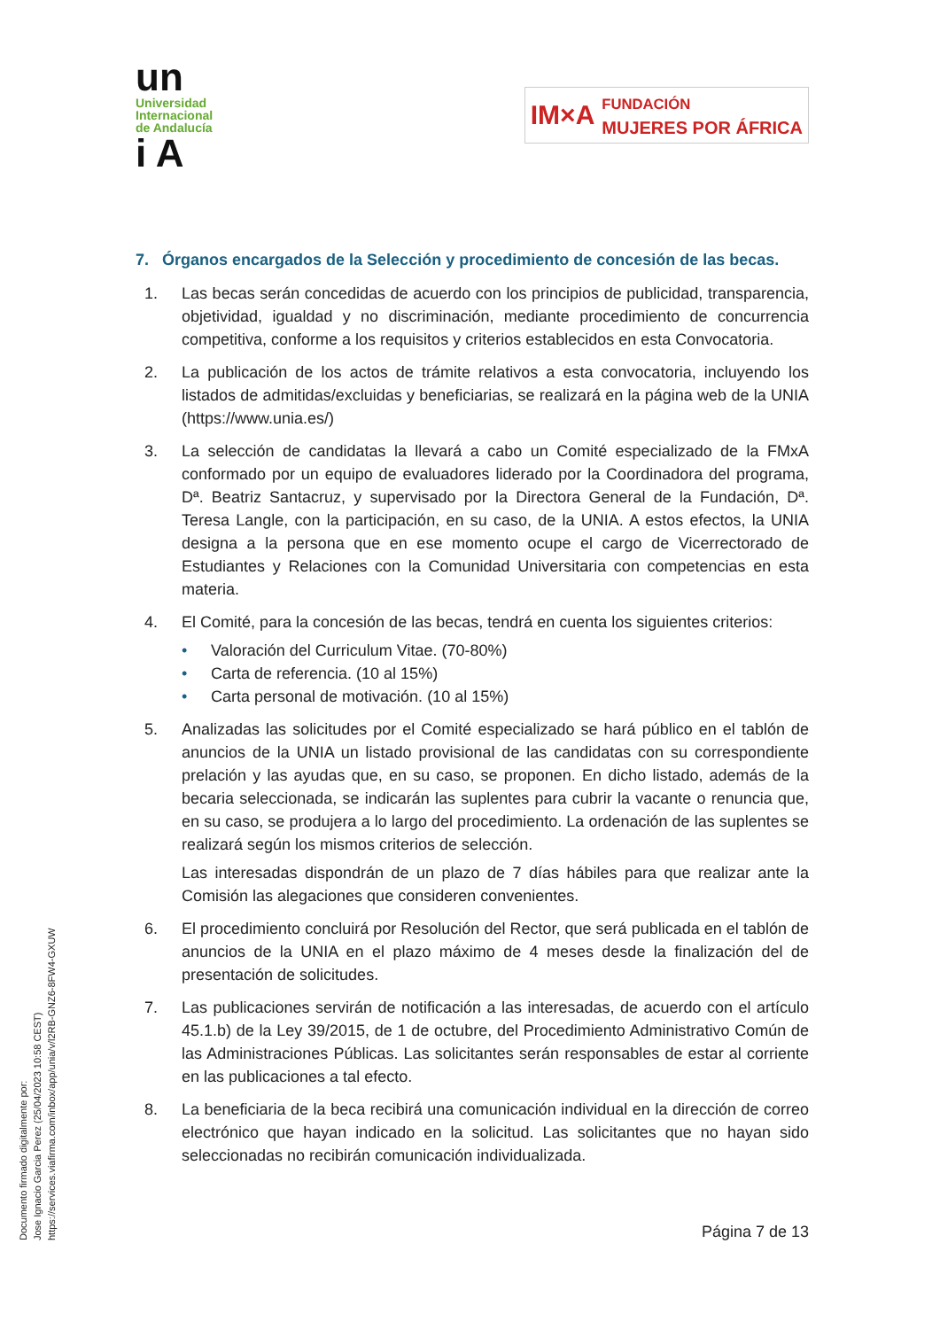un
Universidad
Internacional
de Andalucía
i A
IM×A FUNDACIÓN
MUJERES POR ÁFRICA
7. Órganos encargados de la Selección y procedimiento de concesión de las becas.
1. Las becas serán concedidas de acuerdo con los principios de publicidad, transparencia, objetividad, igualdad y no discriminación, mediante procedimiento de concurrencia competitiva, conforme a los requisitos y criterios establecidos en esta Convocatoria.
2. La publicación de los actos de trámite relativos a esta convocatoria, incluyendo los listados de admitidas/excluidas y beneficiarias, se realizará en la página web de la UNIA (https://www.unia.es/)
3. La selección de candidatas la llevará a cabo un Comité especializado de la FMxA conformado por un equipo de evaluadores liderado por la Coordinadora del programa, Dª. Beatriz Santacruz, y supervisado por la Directora General de la Fundación, Dª. Teresa Langle, con la participación, en su caso, de la UNIA. A estos efectos, la UNIA designa a la persona que en ese momento ocupe el cargo de Vicerrectorado de Estudiantes y Relaciones con la Comunidad Universitaria con competencias en esta materia.
4. El Comité, para la concesión de las becas, tendrá en cuenta los siguientes criterios:
• Valoración del Curriculum Vitae. (70-80%)
• Carta de referencia. (10 al 15%)
• Carta personal de motivación. (10 al 15%)
5. Analizadas las solicitudes por el Comité especializado se hará público en el tablón de anuncios de la UNIA un listado provisional de las candidatas con su correspondiente prelación y las ayudas que, en su caso, se proponen. En dicho listado, además de la becaria seleccionada, se indicarán las suplentes para cubrir la vacante o renuncia que, en su caso, se produjera a lo largo del procedimiento. La ordenación de las suplentes se realizará según los mismos criterios de selección.
Las interesadas dispondrán de un plazo de 7 días hábiles para que realizar ante la Comisión las alegaciones que consideren convenientes.
6. El procedimiento concluirá por Resolución del Rector, que será publicada en el tablón de anuncios de la UNIA en el plazo máximo de 4 meses desde la finalización del de presentación de solicitudes.
7. Las publicaciones servirán de notificación a las interesadas, de acuerdo con el artículo 45.1.b) de la Ley 39/2015, de 1 de octubre, del Procedimiento Administrativo Común de las Administraciones Públicas. Las solicitantes serán responsables de estar al corriente en las publicaciones a tal efecto.
8. La beneficiaria de la beca recibirá una comunicación individual en la dirección de correo electrónico que hayan indicado en la solicitud. Las solicitantes que no hayan sido seleccionadas no recibirán comunicación individualizada.
Página 7 de 13
Documento firmado digitalmente por:
Jose Ignacio Garcia Perez (25/04/2023 10:58 CEST)
https://services.viafirma.com/inbox/app/unia/v/l2RB-GNZ6-8FW4-GXUW